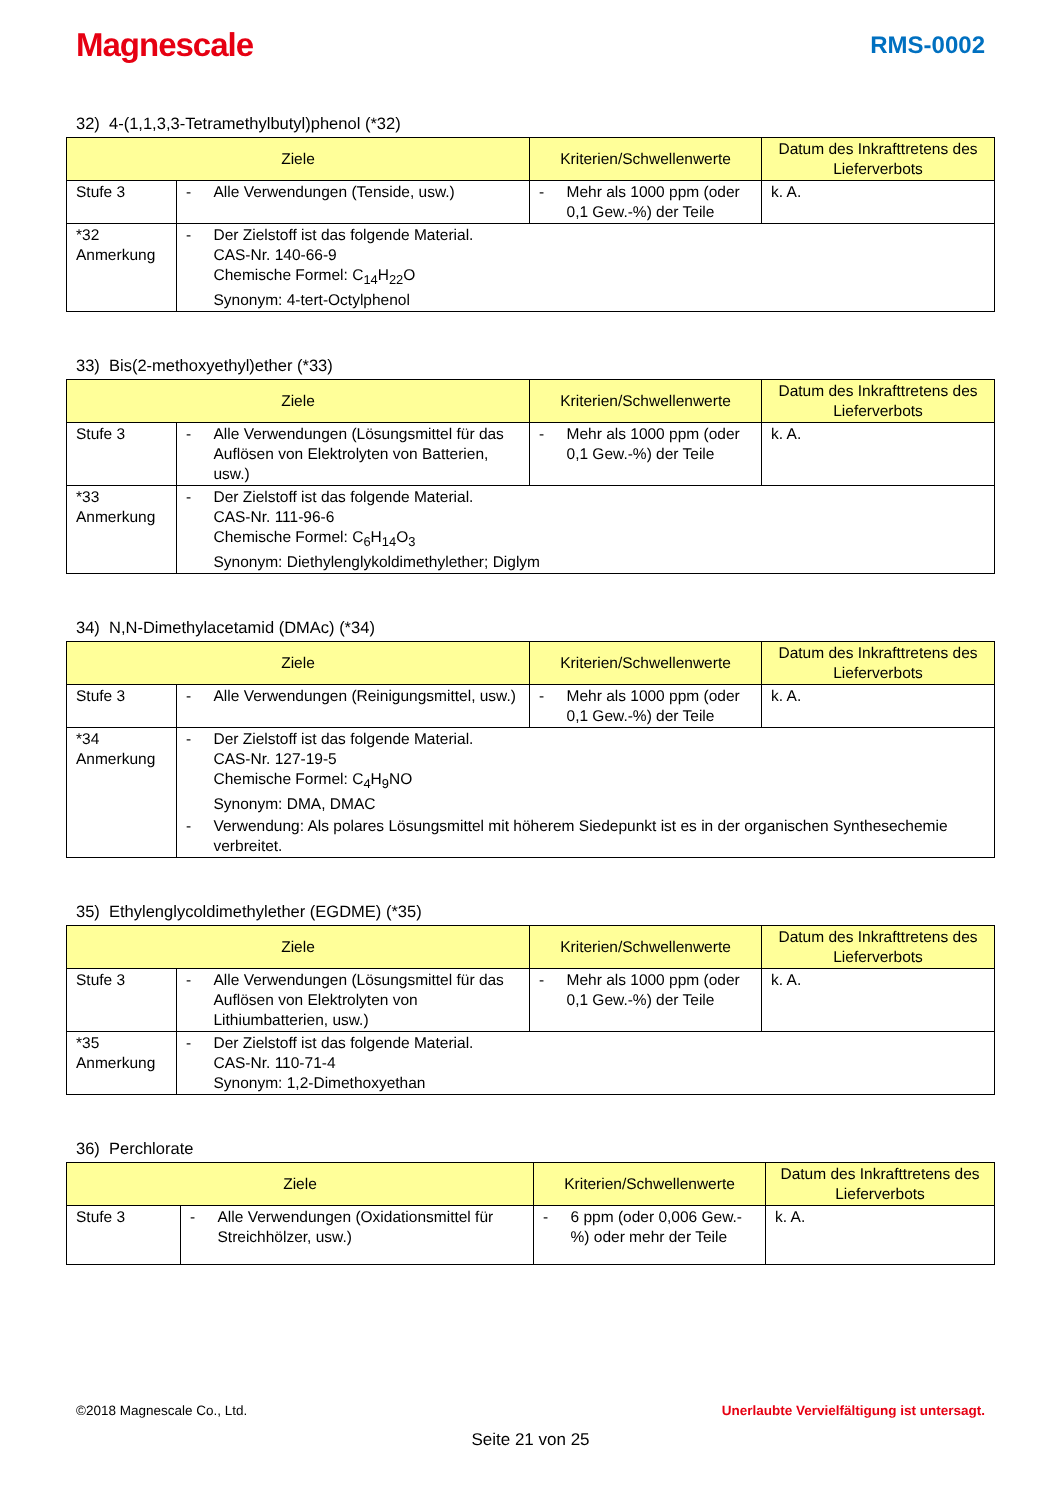Magnescale RMS-0002
32) 4-(1,1,3,3-Tetramethylbutyl)phenol (*32)
| Ziele | | | Kriterien/Schwellenwerte | | Datum des Inkrafttretens des Lieferverbots |
| --- | --- | --- | --- | --- | --- |
| Stufe 3 | - | Alle Verwendungen (Tenside, usw.) | - | Mehr als 1000 ppm (oder 0,1 Gew.-%) der Teile | k. A. |
| *32 Anmerkung | - | Der Zielstoff ist das folgende Material. CAS-Nr. 140-66-9 Chemische Formel: C<sub>14</sub>H<sub>22</sub>O Synonym: 4-tert-Octylphenol | | | |
33) Bis(2-methoxyethyl)ether (*33)
| Ziele | | | Kriterien/Schwellenwerte | | Datum des Inkrafttretens des Lieferverbots |
| --- | --- | --- | --- | --- | --- |
| Stufe 3 | - | Alle Verwendungen (Lösungsmittel für das Auflösen von Elektrolyten von Batterien, usw.) | - | Mehr als 1000 ppm (oder 0,1 Gew.-%) der Teile | k. A. |
| *33 Anmerkung | - | Der Zielstoff ist das folgende Material. CAS-Nr. 111-96-6 Chemische Formel: C<sub>6</sub>H<sub>14</sub>O<sub>3</sub> Synonym: Diethylenglykoldimethylether; Diglym | | | |
34) N,N-Dimethylacetamid (DMAc) (*34)
| Ziele | | | Kriterien/Schwellenwerte | | Datum des Inkrafttretens des Lieferverbots |
| --- | --- | --- | --- | --- | --- |
| Stufe 3 | - | Alle Verwendungen (Reinigungsmittel, usw.) | - | Mehr als 1000 ppm (oder 0,1 Gew.-%) der Teile | k. A. |
| *34 Anmerkung | - | Der Zielstoff ist das folgende Material. CAS-Nr. 127-19-5 Chemische Formel: C<sub>4</sub>H<sub>9</sub>NO Synonym: DMA, DMAC | | | |
| | - | Verwendung: Als polares Lösungsmittel mit höherem Siedepunkt ist es in der organischen Synthesechemie verbreitet. | | | |
35) Ethylenglycoldimethylether (EGDME) (*35)
| Ziele | | | Kriterien/Schwellenwerte | | Datum des Inkrafttretens des Lieferverbots |
| --- | --- | --- | --- | --- | --- |
| Stufe 3 | - | Alle Verwendungen (Lösungsmittel für das Auflösen von Elektrolyten von Lithiumbatterien, usw.) | - | Mehr als 1000 ppm (oder 0,1 Gew.-%) der Teile | k. A. |
| *35 Anmerkung | - | Der Zielstoff ist das folgende Material. CAS-Nr. 110-71-4 Synonym: 1,2-Dimethoxyethan | | | |
36) Perchlorate
| Ziele | | | Kriterien/Schwellenwerte | | Datum des Inkrafttretens des Lieferverbots |
| --- | --- | --- | --- | --- | --- |
| Stufe 3 | - | Alle Verwendungen (Oxidationsmittel für Streichhölzer, usw.) | - | 6 ppm (oder 0,006 Gew.-%) oder mehr der Teile | k. A. |
©2018 Magnescale Co., Ltd. Unerlaubte Vervielfältigung ist untersagt.
Seite 21 von 25